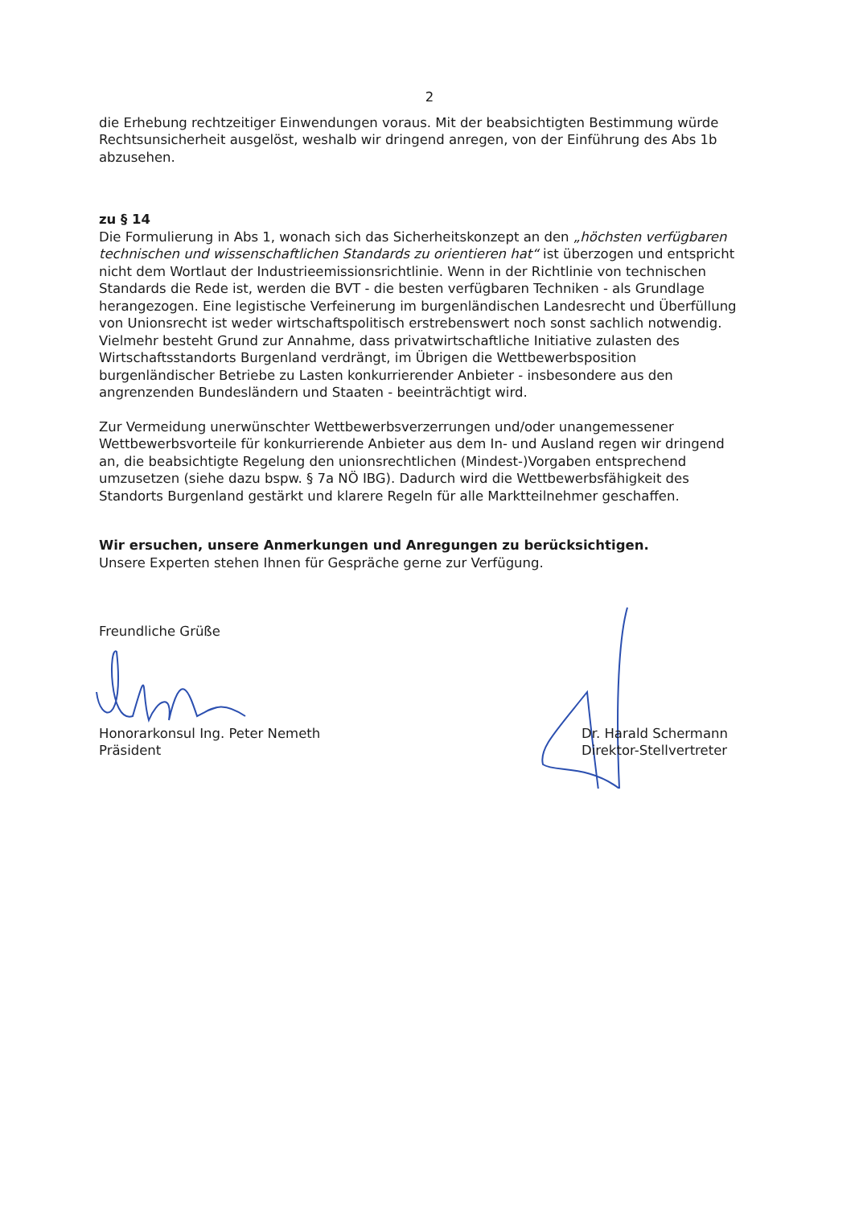2
die Erhebung rechtzeitiger Einwendungen voraus. Mit der beabsichtigten Bestimmung würde Rechtsunsicherheit ausgelöst, weshalb wir dringend anregen, von der Einführung des Abs 1b abzusehen.
zu § 14
Die Formulierung in Abs 1, wonach sich das Sicherheitskonzept an den „höchsten verfügbaren technischen und wissenschaftlichen Standards zu orientieren hat“ ist überzogen und entspricht nicht dem Wortlaut der Industrieemissionsrichtlinie. Wenn in der Richtlinie von technischen Standards die Rede ist, werden die BVT - die besten verfügbaren Techniken - als Grundlage herangezogen. Eine legistische Verfeinerung im burgenländischen Landesrecht und Überfüllung von Unionsrecht ist weder wirtschaftspolitisch erstrebenswert noch sonst sachlich notwendig. Vielmehr besteht Grund zur Annahme, dass privatwirtschaftliche Initiative zulasten des Wirtschaftsstandorts Burgenland verdrängt, im Übrigen die Wettbewerbsposition burgenländischer Betriebe zu Lasten konkurrierender Anbieter - insbesondere aus den angrenzenden Bundesländern und Staaten - beeinträchtigt wird.
Zur Vermeidung unerwünschter Wettbewerbsverzerrungen und/oder unangemessener Wettbewerbsvorteile für konkurrierende Anbieter aus dem In- und Ausland regen wir dringend an, die beabsichtigte Regelung den unionsrechtlichen (Mindest-)Vorgaben entsprechend umzusetzen (siehe dazu bspw. § 7a NÖ IBG). Dadurch wird die Wettbewerbsfähigkeit des Standorts Burgenland gestärkt und klarere Regeln für alle Marktteilnehmer geschaffen.
Wir ersuchen, unsere Anmerkungen und Anregungen zu berücksichtigen.
Unsere Experten stehen Ihnen für Gespräche gerne zur Verfügung.
Freundliche Grüße
Honorarkonsul Ing. Peter Nemeth
Präsident
Dr. Harald Schermann
Direktor-Stellvertreter